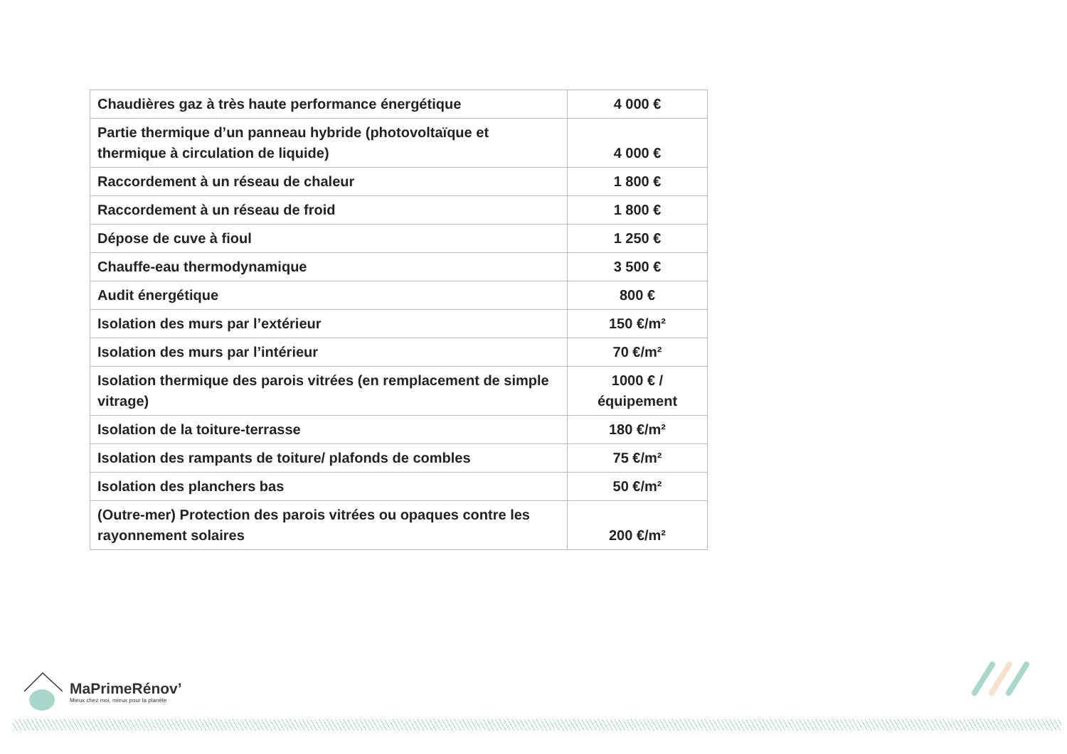| Chaudières gaz à très haute performance énergétique | 4 000 € |
| Partie thermique d’un panneau hybride (photovoltaïque et thermique à circulation de liquide) | 4 000 € |
| Raccordement à un réseau de chaleur | 1 800 € |
| Raccordement à un réseau de froid | 1 800 € |
| Dépose de cuve à fioul | 1 250 € |
| Chauffe-eau thermodynamique | 3 500 € |
| Audit énergétique | 800 € |
| Isolation des murs par l’extérieur | 150 €/m² |
| Isolation des murs par l’intérieur | 70 €/m² |
| Isolation thermique des parois vitrées (en remplacement de simple vitrage) | 1000 € / équipement |
| Isolation de la toiture-terrasse | 180 €/m² |
| Isolation des rampants de toiture/ plafonds de combles | 75 €/m² |
| Isolation des planchers bas | 50 €/m² |
| (Outre-mer) Protection des parois vitrées ou opaques contre les rayonnement solaires | 200 €/m² |
MaPrimeRénov’
Mieux chez moi, mieux pour la planète